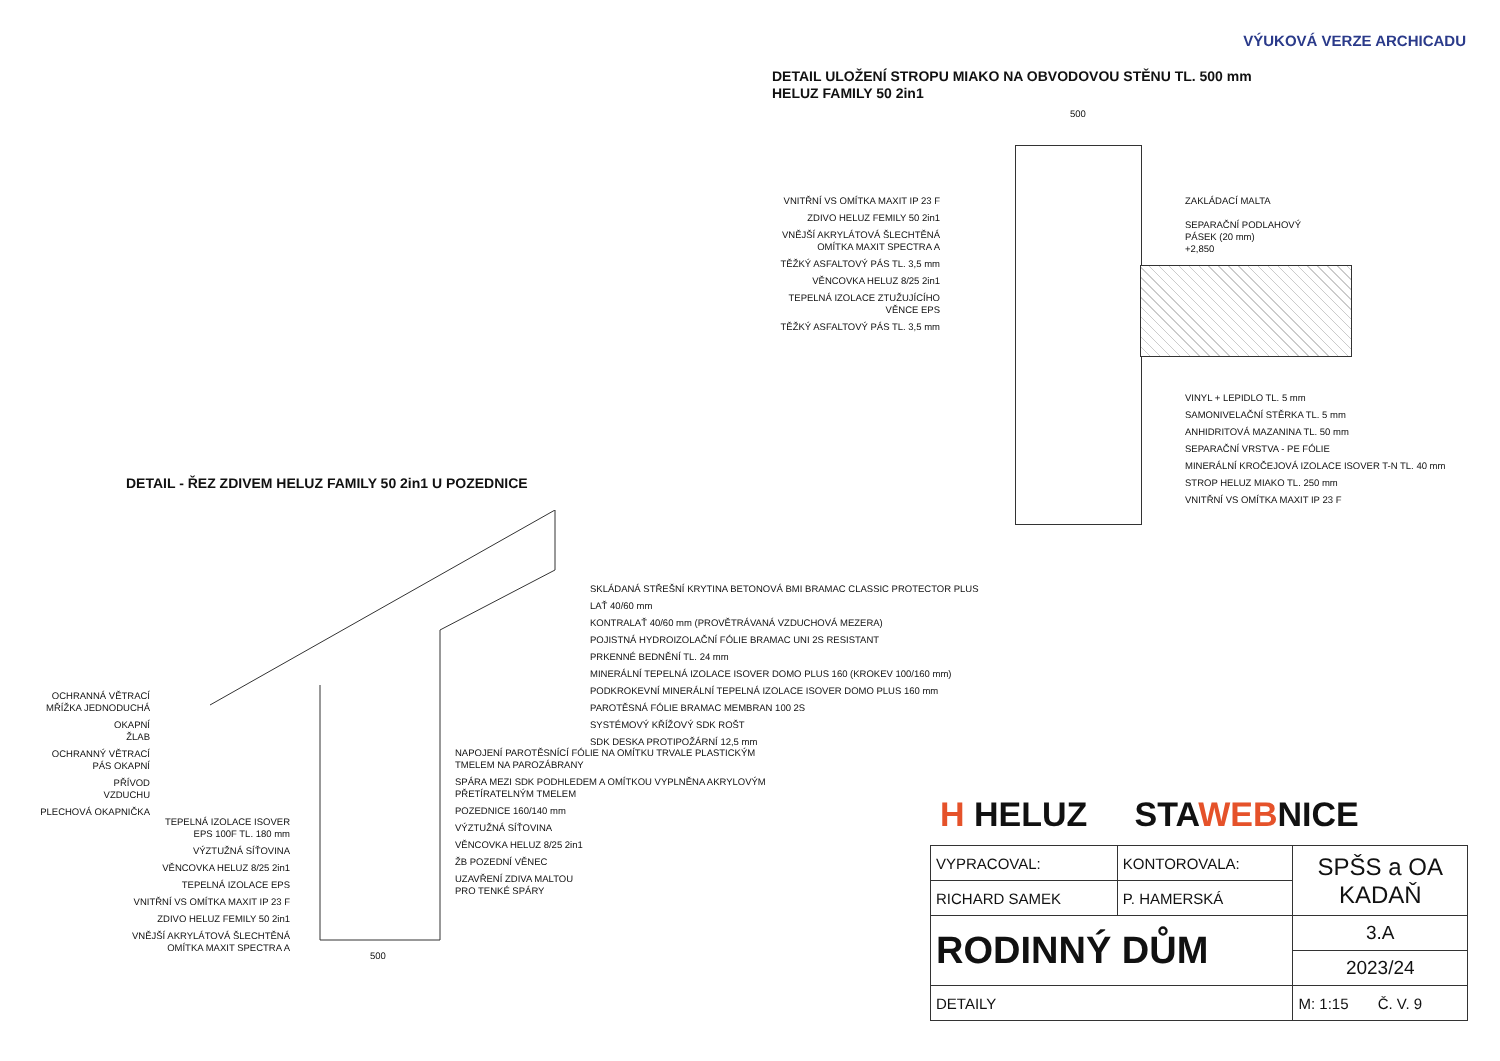VÝUKOVÁ VERZE ARCHICADU
DETAIL ULOŽENÍ STROPU MIAKO NA OBVODOVOU STĚNU TL. 500 mm
HELUZ FAMILY 50 2in1
VNITŘNÍ VS OMÍTKA MAXIT IP 23 F
ZDIVO HELUZ FEMILY 50 2in1
VNĚJŠÍ AKRYLÁTOVÁ ŠLECHTĚNÁ
OMÍTKA MAXIT SPECTRA A
TĚŽKÝ ASFALTOVÝ PÁS TL. 3,5 mm
VĚNCOVKA HELUZ 8/25 2in1
TEPELNÁ IZOLACE ZTUŽUJÍCÍHO
VĚNCE EPS
TĚŽKÝ ASFALTOVÝ PÁS TL. 3,5 mm
ZAKLÁDACÍ MALTA
SEPARAČNÍ PODLAHOVÝ
PÁSEK (20 mm)
+2,850
VINYL + LEPIDLO TL. 5 mm
SAMONIVELAČNÍ STĚRKA TL. 5 mm
ANHIDRITOVÁ MAZANINA TL. 50 mm
SEPARAČNÍ VRSTVA - PE FÓLIE
MINERÁLNÍ KROČEJOVÁ IZOLACE ISOVER T-N TL. 40 mm
STROP HELUZ MIAKO TL. 250 mm
VNITŘNÍ VS OMÍTKA MAXIT IP 23 F
500
DETAIL - ŘEZ ZDIVEM HELUZ FAMILY 50 2in1 U POZEDNICE
SKLÁDANÁ STŘEŠNÍ KRYTINA BETONOVÁ BMI BRAMAC CLASSIC PROTECTOR PLUS
LAŤ 40/60 mm
KONTRALAŤ 40/60 mm (PROVĚTRÁVANÁ VZDUCHOVÁ MEZERA)
POJISTNÁ HYDROIZOLAČNÍ FÓLIE BRAMAC UNI 2S RESISTANT
PRKENNÉ BEDNĚNÍ TL. 24 mm
MINERÁLNÍ TEPELNÁ IZOLACE ISOVER DOMO PLUS 160 (KROKEV 100/160 mm)
PODKROKEVNÍ MINERÁLNÍ TEPELNÁ IZOLACE ISOVER DOMO PLUS 160 mm
PAROTĚSNÁ FÓLIE BRAMAC MEMBRAN 100 2S
SYSTÉMOVÝ KŘÍŽOVÝ SDK ROŠT
SDK DESKA PROTIPOŽÁRNÍ 12,5 mm
OCHRANNÁ VĚTRACÍ
MŘÍŽKA JEDNODUCHÁ
OKAPNÍ
ŽLAB
OCHRANNÝ VĚTRACÍ
PÁS OKAPNÍ
PŘÍVOD
VZDUCHU
PLECHOVÁ OKAPNIČKA
TEPELNÁ IZOLACE ISOVER
EPS 100F TL. 180 mm
VÝZTUŽNÁ SÍŤOVINA
VĚNCOVKA HELUZ 8/25 2in1
TEPELNÁ IZOLACE EPS
VNITŘNÍ VS OMÍTKA MAXIT IP 23 F
ZDIVO HELUZ FEMILY 50 2in1
VNĚJŠÍ AKRYLÁTOVÁ ŠLECHTĚNÁ
OMÍTKA MAXIT SPECTRA A
NAPOJENÍ PAROTĚSNÍCÍ FÓLIE NA OMÍTKU TRVALE PLASTICKÝM
TMELEM NA PAROZÁBRANY
SPÁRA MEZI SDK PODHLEDEM A OMÍTKOU VYPLNĚNA AKRYLOVÝM
PŘETÍRATELNÝM TMELEM
POZEDNICE 160/140 mm
VÝZTUŽNÁ SÍŤOVINA
VĚNCOVKA HELUZ 8/25 2in1
ŽB POZEDNÍ VĚNEC
UZAVŘENÍ ZDIVA MALTOU
PRO TENKÉ SPÁRY
500
H HELUZ STAWEBNICE
| VYPRACOVAL: | KONTOROVALA: | SPŠS a OA KADAŇ |
| RICHARD SAMEK | P. HAMERSKÁ | |
| RODINNÝ DŮM | | 3.A |
| | | 2023/24 |
| DETAILY | | M: 1:15 Č. V. 9 |